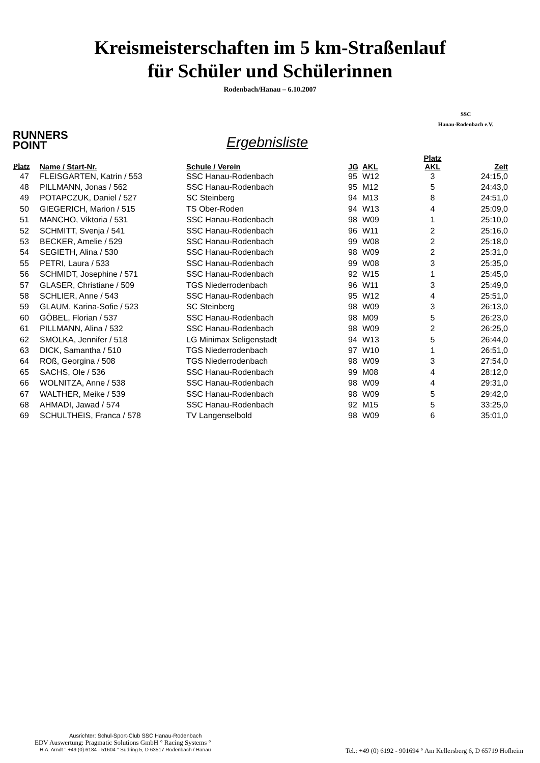Kreismeisterschaften im 5 km-Straßenlauf
für Schüler und Schülerinnen
Rodenbach/Hanau – 6.10.2007
SSC
Hanau-Rodenbach e.V.
RUNNERS
POINT
Ergebnisliste
| Platz | Name / Start-Nr. | Schule / Verein | JG | AKL | Platz AKL | Zeit |
| --- | --- | --- | --- | --- | --- | --- |
| 47 | FLEISGARTEN, Katrin / 553 | SSC Hanau-Rodenbach | 95 | W12 | 3 | 24:15,0 |
| 48 | PILLMANN, Jonas / 562 | SSC Hanau-Rodenbach | 95 | M12 | 5 | 24:43,0 |
| 49 | POTAPCZUK, Daniel / 527 | SC Steinberg | 94 | M13 | 8 | 24:51,0 |
| 50 | GIEGERICH, Marion / 515 | TS Ober-Roden | 94 | W13 | 4 | 25:09,0 |
| 51 | MANCHO, Viktoria / 531 | SSC Hanau-Rodenbach | 98 | W09 | 1 | 25:10,0 |
| 52 | SCHMITT, Svenja / 541 | SSC Hanau-Rodenbach | 96 | W11 | 2 | 25:16,0 |
| 53 | BECKER, Amelie / 529 | SSC Hanau-Rodenbach | 99 | W08 | 2 | 25:18,0 |
| 54 | SEGIETH, Alina / 530 | SSC Hanau-Rodenbach | 98 | W09 | 2 | 25:31,0 |
| 55 | PETRI, Laura / 533 | SSC Hanau-Rodenbach | 99 | W08 | 3 | 25:35,0 |
| 56 | SCHMIDT, Josephine / 571 | SSC Hanau-Rodenbach | 92 | W15 | 1 | 25:45,0 |
| 57 | GLASER, Christiane / 509 | TGS Niederrodenbach | 96 | W11 | 3 | 25:49,0 |
| 58 | SCHLIER, Anne / 543 | SSC Hanau-Rodenbach | 95 | W12 | 4 | 25:51,0 |
| 59 | GLAUM, Karina-Sofie / 523 | SC Steinberg | 98 | W09 | 3 | 26:13,0 |
| 60 | GÖBEL, Florian / 537 | SSC Hanau-Rodenbach | 98 | M09 | 5 | 26:23,0 |
| 61 | PILLMANN, Alina / 532 | SSC Hanau-Rodenbach | 98 | W09 | 2 | 26:25,0 |
| 62 | SMOLKA, Jennifer / 518 | LG Minimax Seligenstadt | 94 | W13 | 5 | 26:44,0 |
| 63 | DICK, Samantha / 510 | TGS Niederrodenbach | 97 | W10 | 1 | 26:51,0 |
| 64 | ROß, Georgina / 508 | TGS Niederrodenbach | 98 | W09 | 3 | 27:54,0 |
| 65 | SACHS, Ole / 536 | SSC Hanau-Rodenbach | 99 | M08 | 4 | 28:12,0 |
| 66 | WOLNITZA, Anne / 538 | SSC Hanau-Rodenbach | 98 | W09 | 4 | 29:31,0 |
| 67 | WALTHER, Meike / 539 | SSC Hanau-Rodenbach | 98 | W09 | 5 | 29:42,0 |
| 68 | AHMADI, Jawad / 574 | SSC Hanau-Rodenbach | 92 | M15 | 5 | 33:25,0 |
| 69 | SCHULTHEIS, Franca / 578 | TV Langenselbold | 98 | W09 | 6 | 35:01,0 |
Ausrichter: Schul-Sport-Club SSC Hanau-Rodenbach
EDV Auswertung: Pragmatic Solutions GmbH ° Racing Systems °
H.A. Arndt ° +49 (0) 6184 - 51604 ° Südring 5, D 63517 Rodenbach / Hanau Tel.: +49 (0) 6192 - 901694 ° Am Kellersberg 6, D 65719 Hofheim